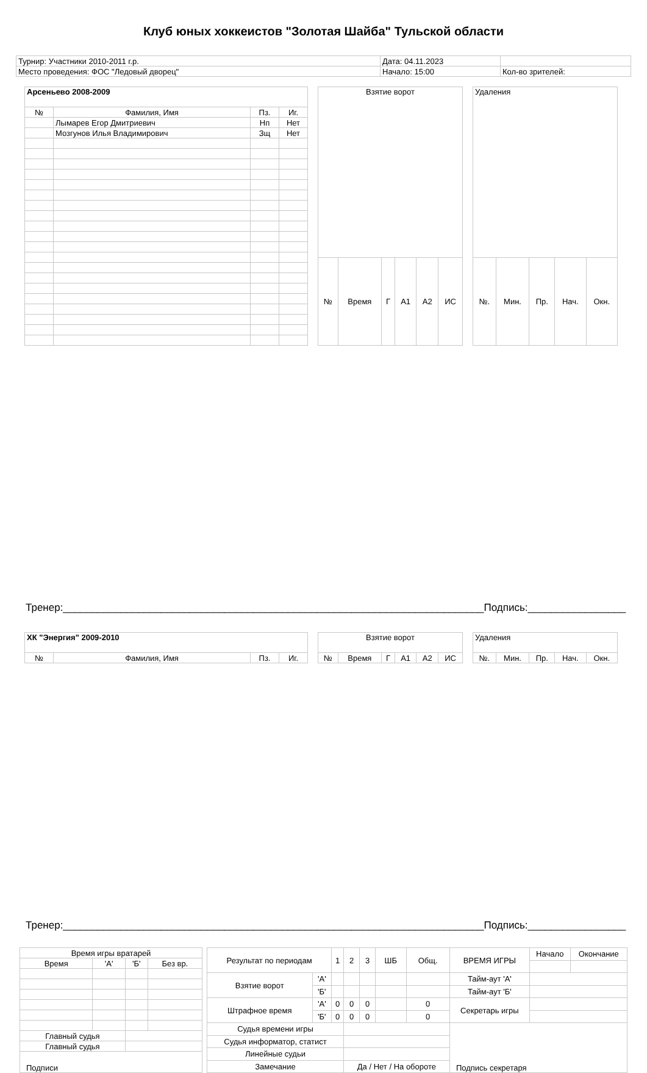Клуб юных хоккеистов "Золотая Шайба" Тульской области
| Турнир: Участники 2010-2011 г.р. | Дата: 04.11.2023 | |
| Место проведения: ФОС "Ледовый дворец" | Начало: 15:00 | Кол-во зрителей: |
| Арсеньево 2008-2009 | | | |
| № | Фамилия, Имя | Пз. | Иг. |
| | Лымарев Егор Дмитриевич | Нп | Нет |
| | Мозгунов Илья Владимирович | Зщ | Нет |
| Взятие ворот | | | | | |
| № | Время | Г | А1 | А2 | ИС |
| Удаления | | | | |
| №. | Мин. | Пр. | Нач. | Окн. |
Тренер:_________________________________________________________________________ Подпись:_________________
| ХК "Энергия" 2009-2010 | | | |
| № | Фамилия, Имя | Пз. | Иг. |
| Взятие ворот | | | | | |
| № | Время | Г | А1 | А2 | ИС |
| Удаления | | | | |
| №. | Мин. | Пр. | Нач. | Окн. |
Тренер:_________________________________________________________________________ Подпись:_________________
| Время игры вратарей | | | |
| Время | 'А' | 'Б' | Без вр. |
| Главный судья | | | |
| Главный судья | | | |
| Подписи | | | |
| Результат по периодам | | 1 | 2 | 3 | ШБ | Общ. | ВРЕМЯ ИГРЫ | Начало | Окончание |
| Взятие ворот | 'А' | | | | | | Тайм-аут 'А' | | |
| | 'Б' | | | | | | Тайм-аут 'Б' | | |
| Штрафное время | 'А' | 0 | 0 | 0 | | 0 | Секретарь игры | | |
| | 'Б' | 0 | 0 | 0 | | 0 | | | |
| Судья времени игры | | | | | | | Подпись секретаря | | |
| Судья информатор, статист | | | | | | | | | |
| Линейные судьи | | | | | | | | | |
| Замечание | | | Да / Нет / На обороте | | | | | | |